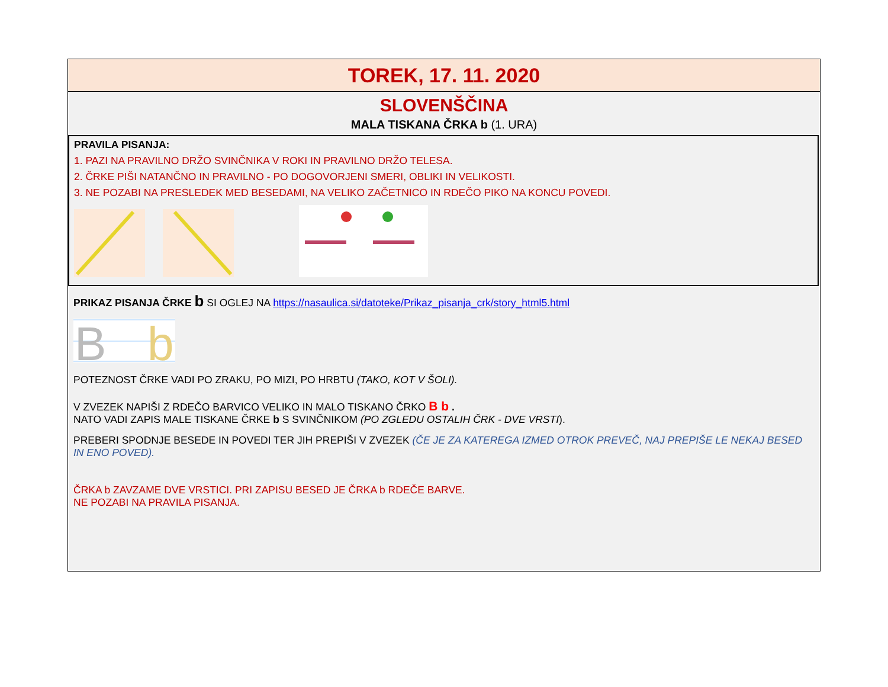TOREK, 17. 11. 2020
SLOVENŠČINA
MALA TISKANA ČRKA b (1. URA)
PRAVILA PISANJA:
1. PAZI NA PRAVILNO DRŽO SVINČNIKA V ROKI IN PRAVILNO DRŽO TELESA.
2. ČRKE PIŠI NATANČNO IN PRAVILNO - PO DOGOVORJENI SMERI, OBLIKI IN VELIKOSTI.
3. NE POZABI NA PRESLEDEK MED BESEDAMI, NA VELIKO ZAČETNICO IN RDEČO PIKO NA KONCU POVEDI.
PRIKAZ PISANJA ČRKE b SI OGLEJ NA https://nasaulica.si/datoteke/Prikaz_pisanja_crk/story_html5.html
B
b
POTEZNOST ČRKE VADI PO ZRAKU, PO MIZI, PO HRBTU (TAKO, KOT V ŠOLI).
V ZVEZEK NAPIŠI Z RDEČO BARVICO VELIKO IN MALO TISKANO ČRKO B b .
NATO VADI ZAPIS MALE TISKANE ČRKE b S SVINČNIKOM (PO ZGLEDU OSTALIH ČRK - DVE VRSTI).
PREBERI SPODNJE BESEDE IN POVEDI TER JIH PREPIŠI V ZVEZEK (ČE JE ZA KATEREGA IZMED OTROK PREVEČ, NAJ PREPIŠE LE NEKAJ BESED IN ENO POVED).
ČRKA b ZAVZAME DVE VRSTICI. PRI ZAPISU BESED JE ČRKA b RDEČE BARVE.
NE POZABI NA PRAVILA PISANJA.